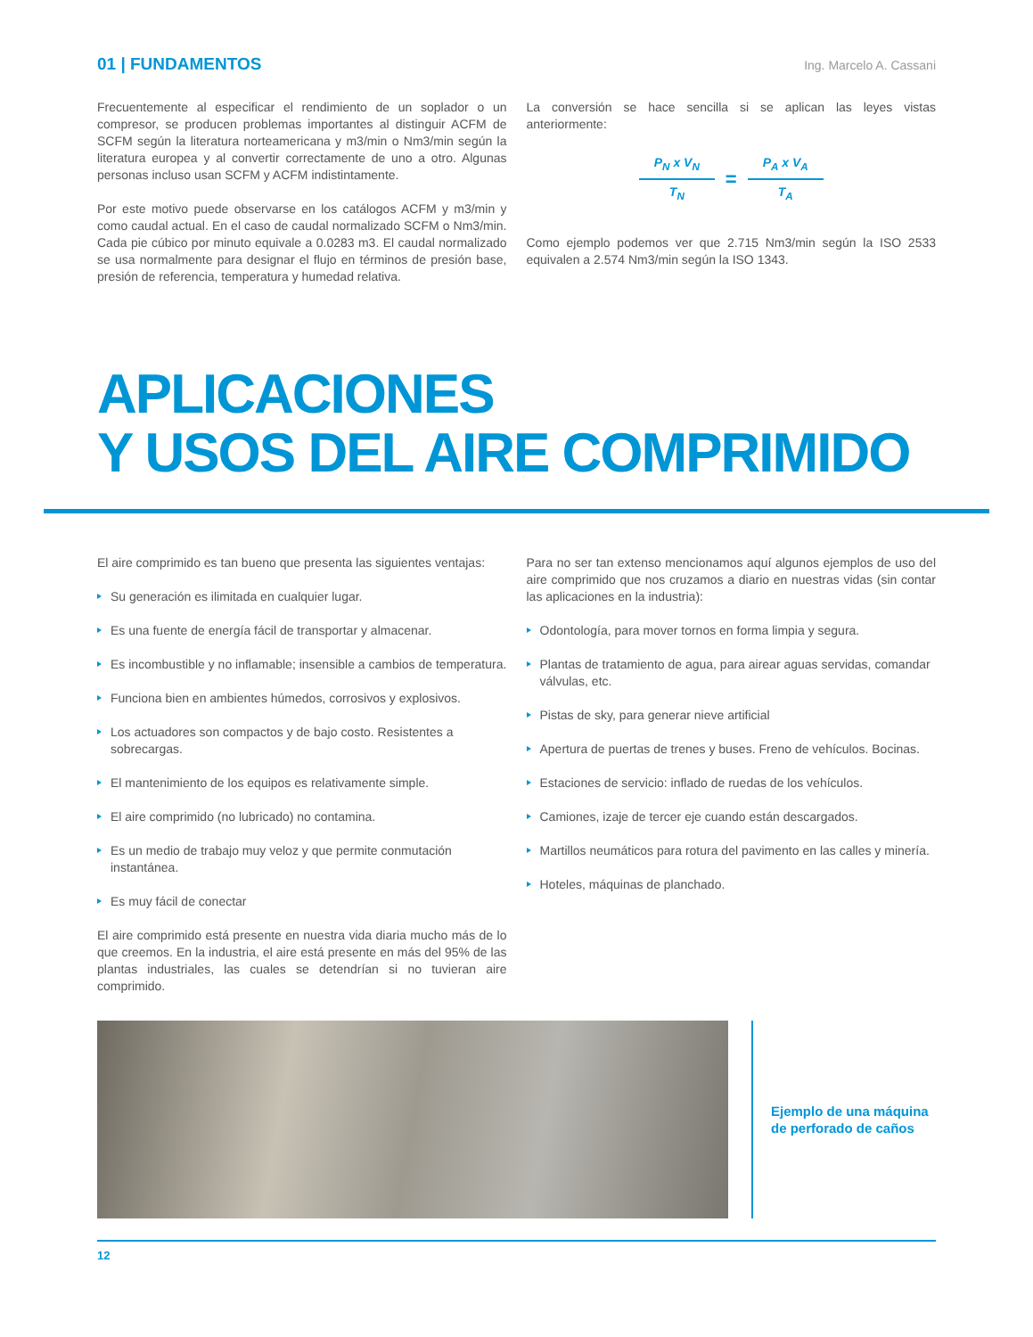01 | FUNDAMENTOS Ing. Marcelo A. Cassani
Frecuentemente al especificar el rendimiento de un soplador o un compresor, se producen problemas importantes al distinguir ACFM de SCFM según la literatura norteamericana y m3/min o Nm3/min según la literatura europea y al convertir correctamente de uno a otro. Algunas personas incluso usan SCFM y ACFM indistintamente.
Por este motivo puede observarse en los catálogos ACFM y m3/min y como caudal actual. En el caso de caudal normalizado SCFM o Nm3/min. Cada pie cúbico por minuto equivale a 0.0283 m3. El caudal normalizado se usa normalmente para designar el flujo en términos de presión base, presión de referencia, temperatura y humedad relativa.
La conversión se hace sencilla si se aplican las leyes vistas anteriormente:
P<sub>N</sub> x V<sub>N</sub>
T<sub>N</sub>
=
P<sub>A</sub> x V<sub>A</sub>
T<sub>A</sub>
Como ejemplo podemos ver que 2.715 Nm3/min según la ISO 2533 equivalen a 2.574 Nm3/min según la ISO 1343.
APLICACIONES
Y USOS DEL AIRE COMPRIMIDO
El aire comprimido es tan bueno que presenta las siguientes ventajas:
Su generación es ilimitada en cualquier lugar.
Es una fuente de energía fácil de transportar y almacenar.
Es incombustible y no inflamable; insensible a cambios de temperatura.
Funciona bien en ambientes húmedos, corrosivos y explosivos.
Los actuadores son compactos y de bajo costo. Resistentes a sobrecargas.
El mantenimiento de los equipos es relativamente simple.
El aire comprimido (no lubricado) no contamina.
Es un medio de trabajo muy veloz y que permite conmutación instantánea.
Es muy fácil de conectar
El aire comprimido está presente en nuestra vida diaria mucho más de lo que creemos. En la industria, el aire está presente en más del 95% de las plantas industriales, las cuales se detendrían si no tuvieran aire comprimido.
Para no ser tan extenso mencionamos aquí algunos ejemplos de uso del aire comprimido que nos cruzamos a diario en nuestras vidas (sin contar las aplicaciones en la industria):
Odontología, para mover tornos en forma limpia y segura.
Plantas de tratamiento de agua, para airear aguas servidas, comandar válvulas, etc.
Pistas de sky, para generar nieve artificial
Apertura de puertas de trenes y buses. Freno de vehículos. Bocinas.
Estaciones de servicio: inflado de ruedas de los vehículos.
Camiones, izaje de tercer eje cuando están descargados.
Martillos neumáticos para rotura del pavimento en las calles y minería.
Hoteles, máquinas de planchado.
Ejemplo de una máquina
de perforado de caños
12